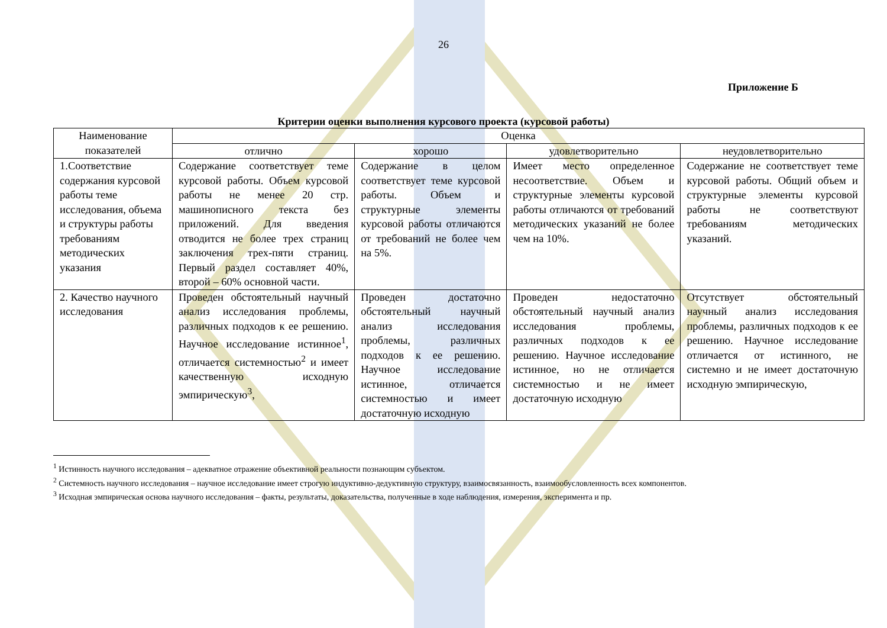26
Приложение Б
Критерии оценки выполнения курсового проекта (курсовой работы)
| Наименование показателей | Оценка | | | |
| --- | --- | --- | --- | --- |
| | отлично | хорошо | удовлетворительно | неудовлетворительно |
| 1.Соответствие содержания курсовой работы теме исследования, объема и структуры работы требованиям методических указания | Содержание соответствует теме курсовой работы. Объем курсовой работы не менее 20 стр. машинописного текста без приложений. Для введения отводится не более трех страниц заключения трех-пяти страниц. Первый раздел составляет 40%, второй – 60% основной части. | Содержание в целом соответствует теме курсовой работы. Объем и структурные элементы курсовой работы отличаются от требований не более чем на 5%. | Имеет место определенное несоответствие. Объем и структурные элементы курсовой работы отличаются от требований методических указаний не более чем на 10%. | Содержание не соответствует теме курсовой работы. Общий объем и структурные элементы курсовой работы не соответствуют требованиям методических указаний. |
| 2. Качество научного исследования | Проведен обстоятельный научный анализ исследования проблемы, различных подходов к ее решению. Научное исследование истинное<sup>1</sup>, отличается системностью<sup>2</sup> и имеет качественную исходную эмпирическую<sup>3</sup>, | Проведен достаточно обстоятельный научный анализ исследования проблемы, различных подходов к ее решению. Научное исследование истинное, отличается системностью и имеет достаточную исходную | Проведен недостаточно обстоятельный научный анализ исследования проблемы, различных подходов к ее решению. Научное исследование истинное, но не отличается системностью и не имеет достаточную исходную | Отсутствует обстоятельный научный анализ исследования проблемы, различных подходов к ее решению. Научное исследование отличается от истинного, не системно и не имеет достаточную исходную эмпирическую, |
<sup>1</sup> Истинность научного исследования – адекватное отражение объективной реальности познающим субъектом.
<sup>2</sup> Системность научного исследования – научное исследование имеет строгую индуктивно-дедуктивную структуру, взаимосвязанность, взаимообусловленность всех компонентов.
<sup>3</sup> Исходная эмпирическая основа научного исследования – факты, результаты, доказательства, полученные в ходе наблюдения, измерения, эксперимента и пр.